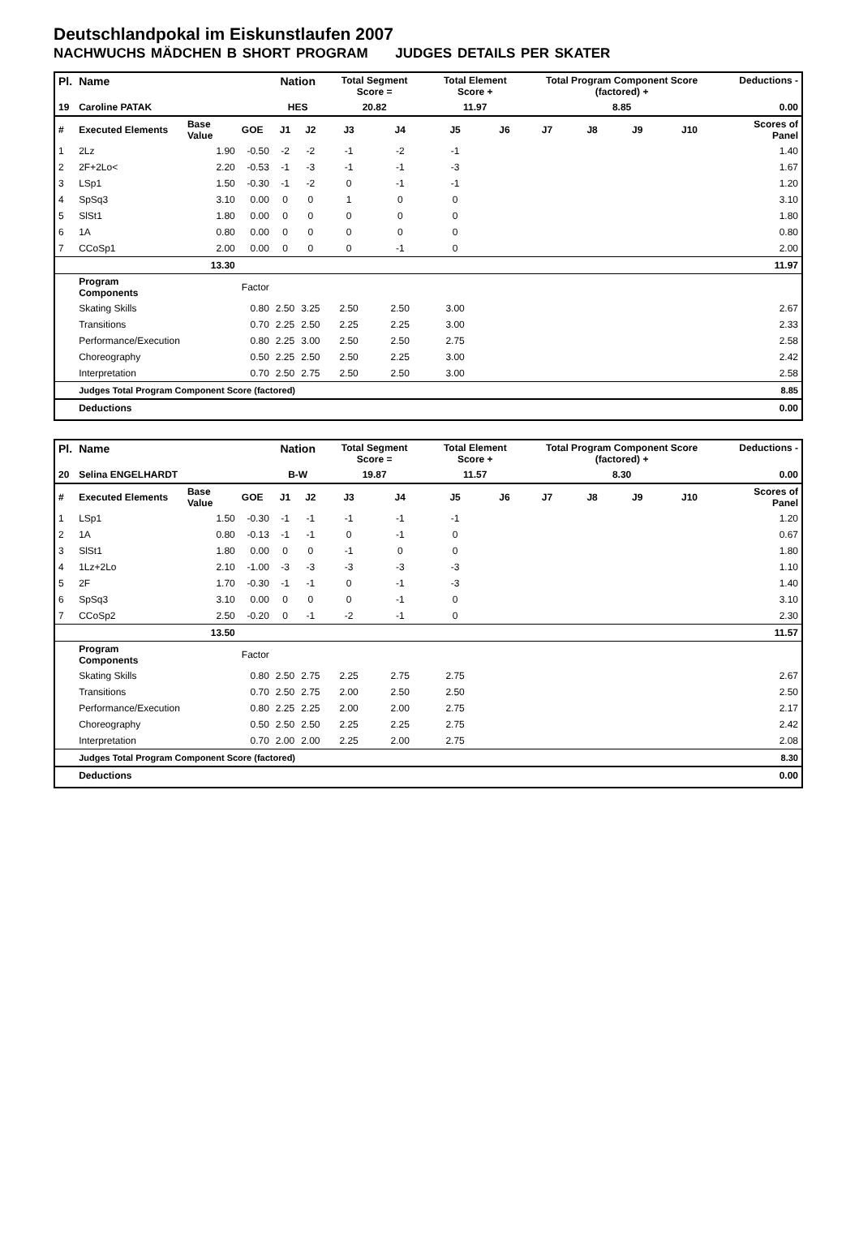Deutschlandpokal im Eiskunstlaufen 2007
NACHWUCHS MÄDCHEN B SHORT PROGRAM JUDGES DETAILS PER SKATER
| Pl. | Name | | | Nation | | Total Segment Score = | | Total Element Score + | | Total Program Component Score (factored) + | | | | Deductions - | |
| --- | --- | --- | --- | --- | --- | --- | --- | --- | --- | --- | --- | --- | --- | --- | --- |
| 19 | Caroline PATAK | | | HES | | 20.82 | | 11.97 | | 8.85 | | | | 0.00 | |
| # | Executed Elements | Base Value | GOE | J1 | J2 | J3 | J4 | J5 | J6 | J7 | J8 | J9 | J10 | | Scores of Panel |
| 1 | 2Lz | 1.90 | -0.50 | -2 | -2 | -1 | -2 | -1 | | | | | | | 1.40 |
| 2 | 2F+2Lo< | 2.20 | -0.53 | -1 | -3 | -1 | -1 | -3 | | | | | | | 1.67 |
| 3 | LSp1 | 1.50 | -0.30 | -1 | -2 | 0 | -1 | -1 | | | | | | | 1.20 |
| 4 | SpSq3 | 3.10 | 0.00 | 0 | 0 | 1 | 0 | 0 | | | | | | | 3.10 |
| 5 | SlSt1 | 1.80 | 0.00 | 0 | 0 | 0 | 0 | 0 | | | | | | | 1.80 |
| 6 | 1A | 0.80 | 0.00 | 0 | 0 | 0 | 0 | 0 | | | | | | | 0.80 |
| 7 | CCoSp1 | 2.00 | 0.00 | 0 | 0 | 0 | -1 | 0 | | | | | | | 2.00 |
| | | 13.30 | | | | | | | | | | | | | 11.97 |
| | Program Components | | Factor | | | | | | | | | | | | |
| | Skating Skills | | 0.80 | 2.50 | 3.25 | 2.50 | 2.50 | 3.00 | | | | | | | 2.67 |
| | Transitions | | 0.70 | 2.25 | 2.50 | 2.25 | 2.25 | 3.00 | | | | | | | 2.33 |
| | Performance/Execution | | 0.80 | 2.25 | 3.00 | 2.50 | 2.50 | 2.75 | | | | | | | 2.58 |
| | Choreography | | 0.50 | 2.25 | 2.50 | 2.50 | 2.25 | 3.00 | | | | | | | 2.42 |
| | Interpretation | | 0.70 | 2.50 | 2.75 | 2.50 | 2.50 | 3.00 | | | | | | | 2.58 |
| | Judges Total Program Component Score (factored) | | | | | | | | | | | | | | 8.85 |
| | Deductions | | | | | | | | | | | | | | 0.00 |
| Pl. | Name | | | Nation | | Total Segment Score = | | Total Element Score + | | Total Program Component Score (factored) + | | | | Deductions - | |
| --- | --- | --- | --- | --- | --- | --- | --- | --- | --- | --- | --- | --- | --- | --- | --- |
| 20 | Selina ENGELHARDT | | | B-W | | 19.87 | | 11.57 | | 8.30 | | | | 0.00 | |
| # | Executed Elements | Base Value | GOE | J1 | J2 | J3 | J4 | J5 | J6 | J7 | J8 | J9 | J10 | | Scores of Panel |
| 1 | LSp1 | 1.50 | -0.30 | -1 | -1 | -1 | -1 | -1 | | | | | | | 1.20 |
| 2 | 1A | 0.80 | -0.13 | -1 | -1 | 0 | -1 | 0 | | | | | | | 0.67 |
| 3 | SlSt1 | 1.80 | 0.00 | 0 | 0 | -1 | 0 | 0 | | | | | | | 1.80 |
| 4 | 1Lz+2Lo | 2.10 | -1.00 | -3 | -3 | -3 | -3 | -3 | | | | | | | 1.10 |
| 5 | 2F | 1.70 | -0.30 | -1 | -1 | 0 | -1 | -3 | | | | | | | 1.40 |
| 6 | SpSq3 | 3.10 | 0.00 | 0 | 0 | 0 | -1 | 0 | | | | | | | 3.10 |
| 7 | CCoSp2 | 2.50 | -0.20 | 0 | -1 | -2 | -1 | 0 | | | | | | | 2.30 |
| | | 13.50 | | | | | | | | | | | | | 11.57 |
| | Program Components | | Factor | | | | | | | | | | | | |
| | Skating Skills | | 0.80 | 2.50 | 2.75 | 2.25 | 2.75 | 2.75 | | | | | | | 2.67 |
| | Transitions | | 0.70 | 2.50 | 2.75 | 2.00 | 2.50 | 2.50 | | | | | | | 2.50 |
| | Performance/Execution | | 0.80 | 2.25 | 2.25 | 2.00 | 2.00 | 2.75 | | | | | | | 2.17 |
| | Choreography | | 0.50 | 2.50 | 2.50 | 2.25 | 2.25 | 2.75 | | | | | | | 2.42 |
| | Interpretation | | 0.70 | 2.00 | 2.00 | 2.25 | 2.00 | 2.75 | | | | | | | 2.08 |
| | Judges Total Program Component Score (factored) | | | | | | | | | | | | | | 8.30 |
| | Deductions | | | | | | | | | | | | | | 0.00 |